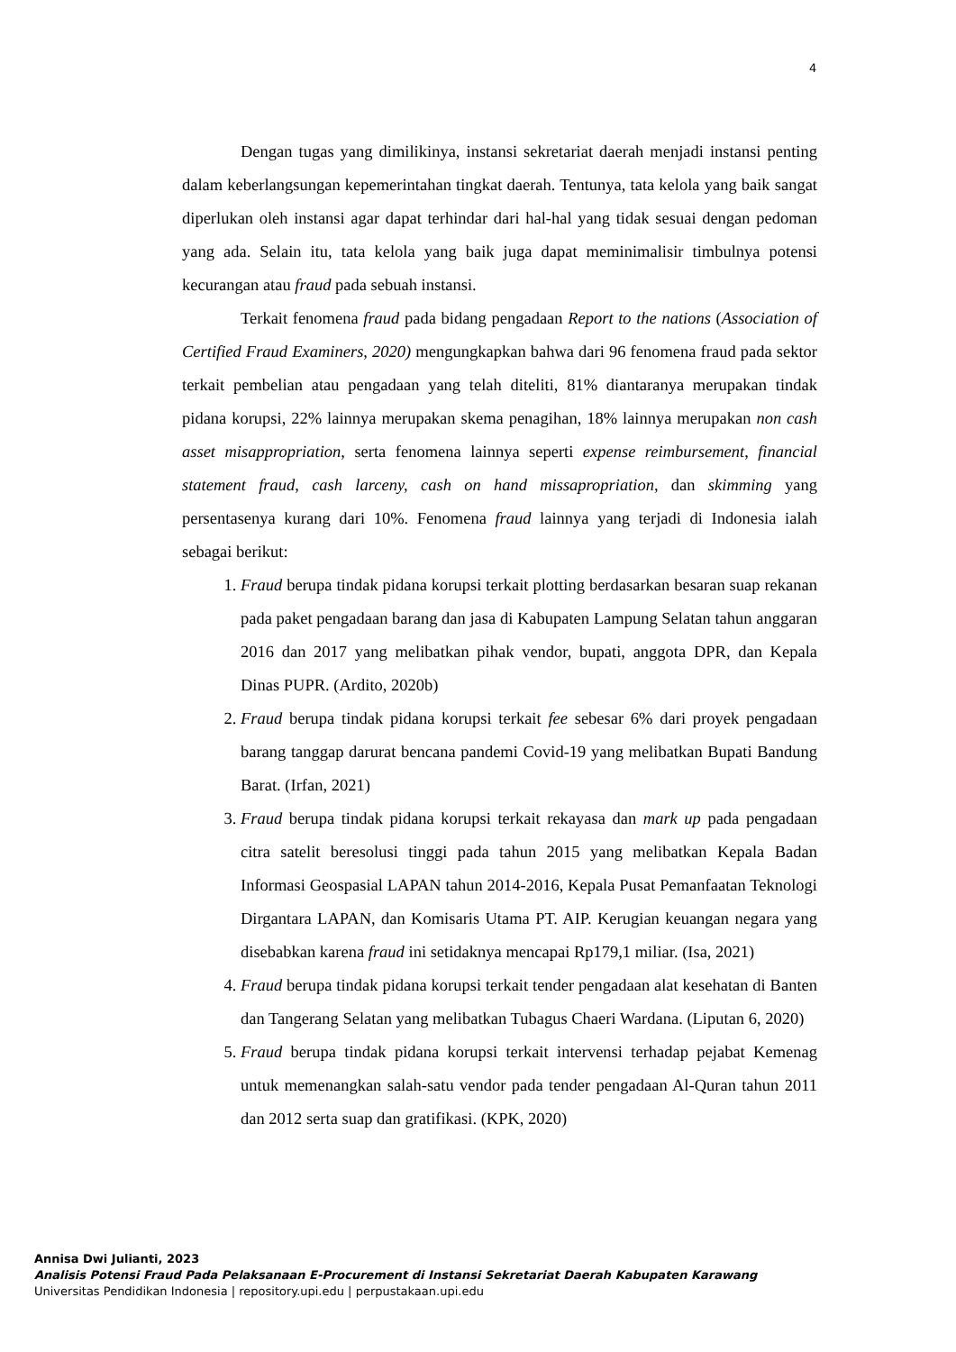4
Dengan tugas yang dimilikinya, instansi sekretariat daerah menjadi instansi penting dalam keberlangsungan kepemerintahan tingkat daerah. Tentunya, tata kelola yang baik sangat diperlukan oleh instansi agar dapat terhindar dari hal-hal yang tidak sesuai dengan pedoman yang ada. Selain itu, tata kelola yang baik juga dapat meminimalisir timbulnya potensi kecurangan atau fraud pada sebuah instansi.
Terkait fenomena fraud pada bidang pengadaan Report to the nations (Association of Certified Fraud Examiners, 2020) mengungkapkan bahwa dari 96 fenomena fraud pada sektor terkait pembelian atau pengadaan yang telah diteliti, 81% diantaranya merupakan tindak pidana korupsi, 22% lainnya merupakan skema penagihan, 18% lainnya merupakan non cash asset misappropriation, serta fenomena lainnya seperti expense reimbursement, financial statement fraud, cash larceny, cash on hand missapropriation, dan skimming yang persentasenya kurang dari 10%. Fenomena fraud lainnya yang terjadi di Indonesia ialah sebagai berikut:
1. Fraud berupa tindak pidana korupsi terkait plotting berdasarkan besaran suap rekanan pada paket pengadaan barang dan jasa di Kabupaten Lampung Selatan tahun anggaran 2016 dan 2017 yang melibatkan pihak vendor, bupati, anggota DPR, dan Kepala Dinas PUPR. (Ardito, 2020b)
2. Fraud berupa tindak pidana korupsi terkait fee sebesar 6% dari proyek pengadaan barang tanggap darurat bencana pandemi Covid-19 yang melibatkan Bupati Bandung Barat. (Irfan, 2021)
3. Fraud berupa tindak pidana korupsi terkait rekayasa dan mark up pada pengadaan citra satelit beresolusi tinggi pada tahun 2015 yang melibatkan Kepala Badan Informasi Geospasial LAPAN tahun 2014-2016, Kepala Pusat Pemanfaatan Teknologi Dirgantara LAPAN, dan Komisaris Utama PT. AIP. Kerugian keuangan negara yang disebabkan karena fraud ini setidaknya mencapai Rp179,1 miliar. (Isa, 2021)
4. Fraud berupa tindak pidana korupsi terkait tender pengadaan alat kesehatan di Banten dan Tangerang Selatan yang melibatkan Tubagus Chaeri Wardana. (Liputan 6, 2020)
5. Fraud berupa tindak pidana korupsi terkait intervensi terhadap pejabat Kemenag untuk memenangkan salah-satu vendor pada tender pengadaan Al-Quran tahun 2011 dan 2012 serta suap dan gratifikasi. (KPK, 2020)
Annisa Dwi Julianti, 2023
Analisis Potensi Fraud Pada Pelaksanaan E-Procurement di Instansi Sekretariat Daerah Kabupaten Karawang
Universitas Pendidikan Indonesia | repository.upi.edu | perpustakaan.upi.edu